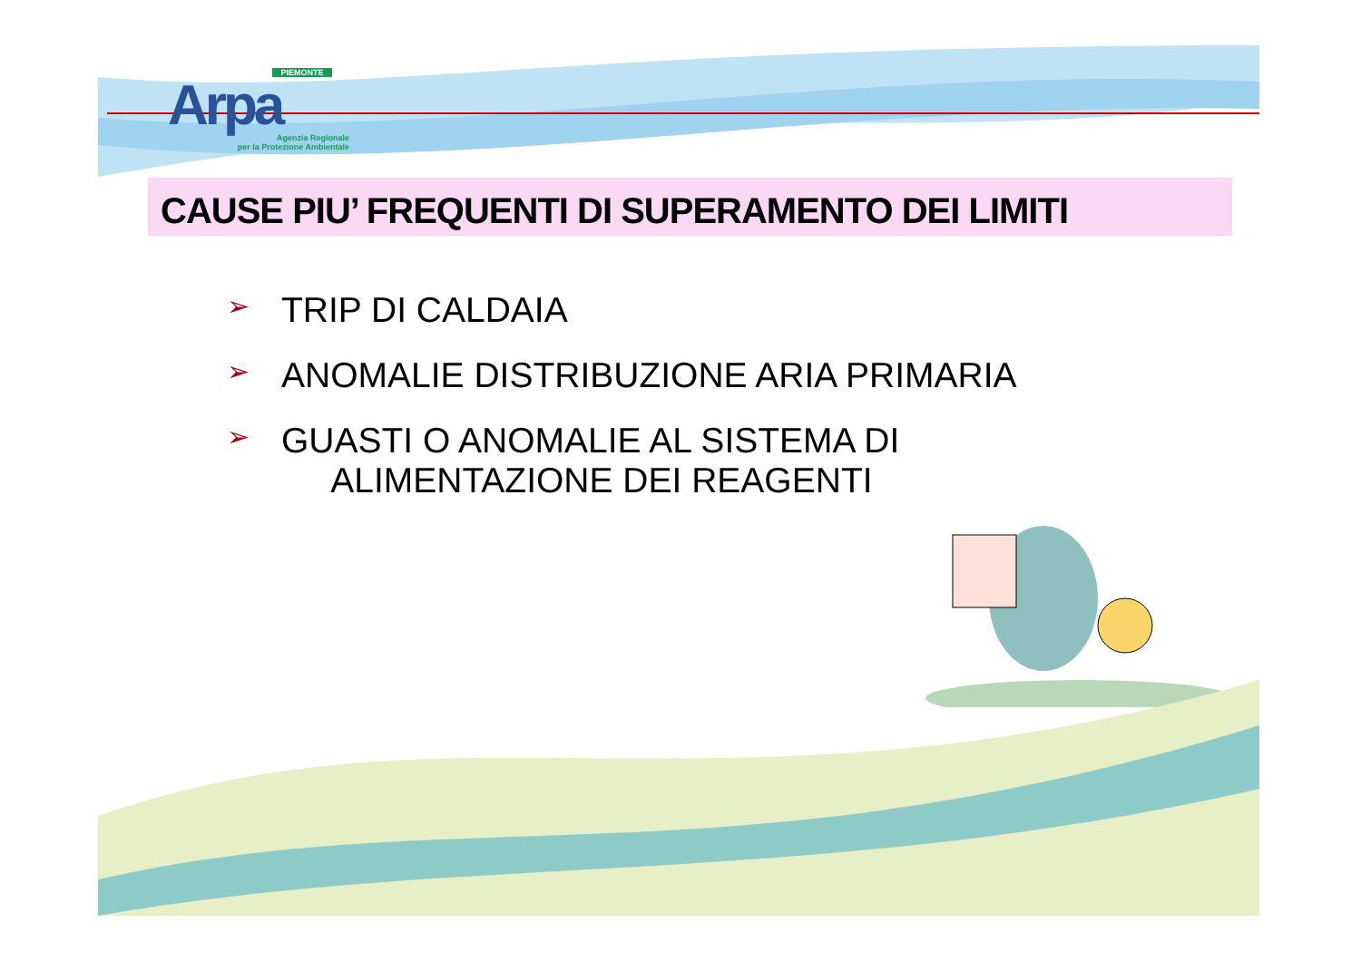PIEMONTE
Arpa
Agenzia Regionale
per la Protezione Ambientale
CAUSE PIU’ FREQUENTI DI SUPERAMENTO DEI LIMITI
➢ TRIP DI CALDAIA
➢ ANOMALIE DISTRIBUZIONE ARIA PRIMARIA
➢ GUASTI O ANOMALIE AL SISTEMA DI
ALIMENTAZIONE DEI REAGENTI